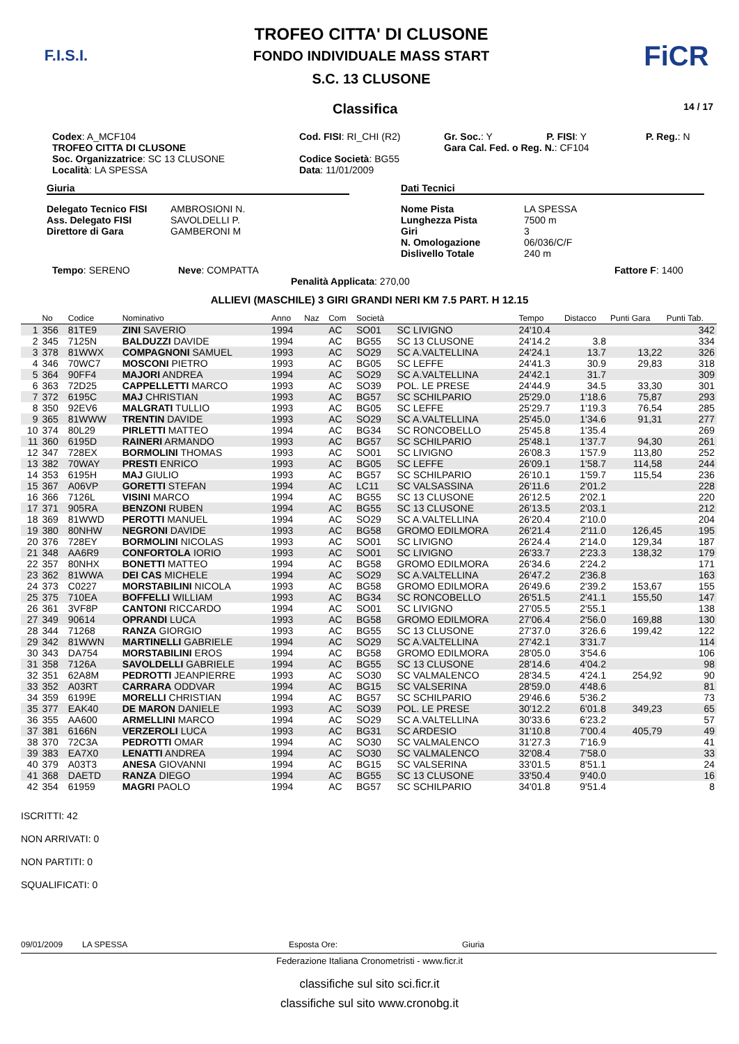F.I.S.I.
TROFEO CITTA' DI CLUSONE
FONDO INDIVIDUALE MASS START
S.C. 13 CLUSONE
FiCR
Classifica 14 / 17
Codex: A_MCF104
TROFEO CITTA DI CLUSONE
Soc. Organizzatrice: SC 13 CLUSONE
Località: LA SPESSA
Cod. FISI: RI_CHI (R2)
Codice Società: BG55
Data: 11/01/2009
Gr. Soc.: Y P. FISI: Y
Gara Cal. Fed. o Reg. N.: CF104
P. Reg.: N
Giuria
Delegato Tecnico FISI
Ass. Delegato FISI
Direttore di Gara
AMBROSIONI N.
SAVOLDELLI P.
GAMBERONI M
Dati Tecnici
Nome Pista
Lunghezza Pista
Giri
N. Omologazione
Dislivello Totale
LA SPESSA
7500 m
3
06/036/C/F
240 m
Tempo: SERENO Neve: COMPATTA Fattore F: 1400
Penalità Applicata: 270,00
ALLIEVI (MASCHILE) 3 GIRI GRANDI NERI KM 7.5 PART. H 12.15
| | No | Codice | Nominativo | Anno | Naz | Com | Società | | Tempo | Distacco | Punti Gara | Punti Tab. |
| --- | --- | --- | --- | --- | --- | --- | --- | --- | --- | --- | --- | --- |
| 1 | 356 | 81TE9 | ZINI SAVERIO | 1994 | | AC | SO01 | SC LIVIGNO | 24'10.4 | | | 342 |
| 2 | 345 | 7125N | BALDUZZI DAVIDE | 1994 | | AC | BG55 | SC 13 CLUSONE | 24'14.2 | 3.8 | | 334 |
| 3 | 378 | 81WWX | COMPAGNONI SAMUEL | 1993 | | AC | SO29 | SC A.VALTELLINA | 24'24.1 | 13.7 | 13,22 | 326 |
| 4 | 346 | 70WC7 | MOSCONI PIETRO | 1993 | | AC | BG05 | SC LEFFE | 24'41.3 | 30.9 | 29,83 | 318 |
| 5 | 364 | 90FF4 | MAJORI ANDREA | 1994 | | AC | SO29 | SC A.VALTELLINA | 24'42.1 | 31.7 | | 309 |
| 6 | 363 | 72D25 | CAPPELLETTI MARCO | 1993 | | AC | SO39 | POL. LE PRESE | 24'44.9 | 34.5 | 33,30 | 301 |
| 7 | 372 | 6195C | MAJ CHRISTIAN | 1993 | | AC | BG57 | SC SCHILPARIO | 25'29.0 | 1'18.6 | 75,87 | 293 |
| 8 | 350 | 92EV6 | MALGRATI TULLIO | 1993 | | AC | BG05 | SC LEFFE | 25'29.7 | 1'19.3 | 76,54 | 285 |
| 9 | 365 | 81WWW | TRENTIN DAVIDE | 1993 | | AC | SO29 | SC A.VALTELLINA | 25'45.0 | 1'34.6 | 91,31 | 277 |
| 10 | 374 | 80L29 | PIRLETTI MATTEO | 1994 | | AC | BG34 | SC RONCOBELLO | 25'45.8 | 1'35.4 | | 269 |
| 11 | 360 | 6195D | RAINERI ARMANDO | 1993 | | AC | BG57 | SC SCHILPARIO | 25'48.1 | 1'37.7 | 94,30 | 261 |
| 12 | 347 | 728EX | BORMOLINI THOMAS | 1993 | | AC | SO01 | SC LIVIGNO | 26'08.3 | 1'57.9 | 113,80 | 252 |
| 13 | 382 | 70WAY | PRESTI ENRICO | 1993 | | AC | BG05 | SC LEFFE | 26'09.1 | 1'58.7 | 114,58 | 244 |
| 14 | 353 | 6195H | MAJ GIULIO | 1993 | | AC | BG57 | SC SCHILPARIO | 26'10.1 | 1'59.7 | 115,54 | 236 |
| 15 | 367 | A06VP | GORETTI STEFAN | 1994 | | AC | LC11 | SC VALSASSINA | 26'11.6 | 2'01.2 | | 228 |
| 16 | 366 | 7126L | VISINI MARCO | 1994 | | AC | BG55 | SC 13 CLUSONE | 26'12.5 | 2'02.1 | | 220 |
| 17 | 371 | 905RA | BENZONI RUBEN | 1994 | | AC | BG55 | SC 13 CLUSONE | 26'13.5 | 2'03.1 | | 212 |
| 18 | 369 | 81WWD | PEROTTI MANUEL | 1994 | | AC | SO29 | SC A.VALTELLINA | 26'20.4 | 2'10.0 | | 204 |
| 19 | 380 | 80NHW | NEGRONI DAVIDE | 1993 | | AC | BG58 | GROMO EDILMORA | 26'21.4 | 2'11.0 | 126,45 | 195 |
| 20 | 376 | 728EY | BORMOLINI NICOLAS | 1993 | | AC | SO01 | SC LIVIGNO | 26'24.4 | 2'14.0 | 129,34 | 187 |
| 21 | 348 | AA6R9 | CONFORTOLA IORIO | 1993 | | AC | SO01 | SC LIVIGNO | 26'33.7 | 2'23.3 | 138,32 | 179 |
| 22 | 357 | 80NHX | BONETTI MATTEO | 1994 | | AC | BG58 | GROMO EDILMORA | 26'34.6 | 2'24.2 | | 171 |
| 23 | 362 | 81WWA | DEI CAS MICHELE | 1994 | | AC | SO29 | SC A.VALTELLINA | 26'47.2 | 2'36.8 | | 163 |
| 24 | 373 | C0227 | MORSTABILINI NICOLA | 1993 | | AC | BG58 | GROMO EDILMORA | 26'49.6 | 2'39.2 | 153,67 | 155 |
| 25 | 375 | 710EA | BOFFELLI WILLIAM | 1993 | | AC | BG34 | SC RONCOBELLO | 26'51.5 | 2'41.1 | 155,50 | 147 |
| 26 | 361 | 3VF8P | CANTONI RICCARDO | 1994 | | AC | SO01 | SC LIVIGNO | 27'05.5 | 2'55.1 | | 138 |
| 27 | 349 | 90614 | OPRANDI LUCA | 1993 | | AC | BG58 | GROMO EDILMORA | 27'06.4 | 2'56.0 | 169,88 | 130 |
| 28 | 344 | 71268 | RANZA GIORGIO | 1993 | | AC | BG55 | SC 13 CLUSONE | 27'37.0 | 3'26.6 | 199,42 | 122 |
| 29 | 342 | 81WWN | MARTINELLI GABRIELE | 1994 | | AC | SO29 | SC A.VALTELLINA | 27'42.1 | 3'31.7 | | 114 |
| 30 | 343 | DA754 | MORSTABILINI EROS | 1994 | | AC | BG58 | GROMO EDILMORA | 28'05.0 | 3'54.6 | | 106 |
| 31 | 358 | 7126A | SAVOLDELLI GABRIELE | 1994 | | AC | BG55 | SC 13 CLUSONE | 28'14.6 | 4'04.2 | | 98 |
| 32 | 351 | 62A8M | PEDROTTI JEANPIERRE | 1993 | | AC | SO30 | SC VALMALENCO | 28'34.5 | 4'24.1 | 254,92 | 90 |
| 33 | 352 | A03RT | CARRARA ODDVAR | 1994 | | AC | BG15 | SC VALSERINA | 28'59.0 | 4'48.6 | | 81 |
| 34 | 359 | 6199E | MORELLI CHRISTIAN | 1994 | | AC | BG57 | SC SCHILPARIO | 29'46.6 | 5'36.2 | | 73 |
| 35 | 377 | EAK40 | DE MARON DANIELE | 1993 | | AC | SO39 | POL. LE PRESE | 30'12.2 | 6'01.8 | 349,23 | 65 |
| 36 | 355 | AA600 | ARMELLINI MARCO | 1994 | | AC | SO29 | SC A.VALTELLINA | 30'33.6 | 6'23.2 | | 57 |
| 37 | 381 | 6166N | VERZEROLI LUCA | 1993 | | AC | BG31 | SC ARDESIO | 31'10.8 | 7'00.4 | 405,79 | 49 |
| 38 | 370 | 72C3A | PEDROTTI OMAR | 1994 | | AC | SO30 | SC VALMALENCO | 31'27.3 | 7'16.9 | | 41 |
| 39 | 383 | EA7X0 | LENATTI ANDREA | 1994 | | AC | SO30 | SC VALMALENCO | 32'08.4 | 7'58.0 | | 33 |
| 40 | 379 | A03T3 | ANESA GIOVANNI | 1994 | | AC | BG15 | SC VALSERINA | 33'01.5 | 8'51.1 | | 24 |
| 41 | 368 | DAETD | RANZA DIEGO | 1994 | | AC | BG55 | SC 13 CLUSONE | 33'50.4 | 9'40.0 | | 16 |
| 42 | 354 | 61959 | MAGRI PAOLO | 1994 | | AC | BG57 | SC SCHILPARIO | 34'01.8 | 9'51.4 | | 8 |
ISCRITTI: 42
NON ARRIVATI: 0
NON PARTITI: 0
SQUALIFICATI: 0
09/01/2009 LA SPESSA Esposta Ore: Giuria
Federazione Italiana Cronometristi - www.ficr.it
classifiche sul sito sci.ficr.it
classifiche sul sito www.cronobg.it